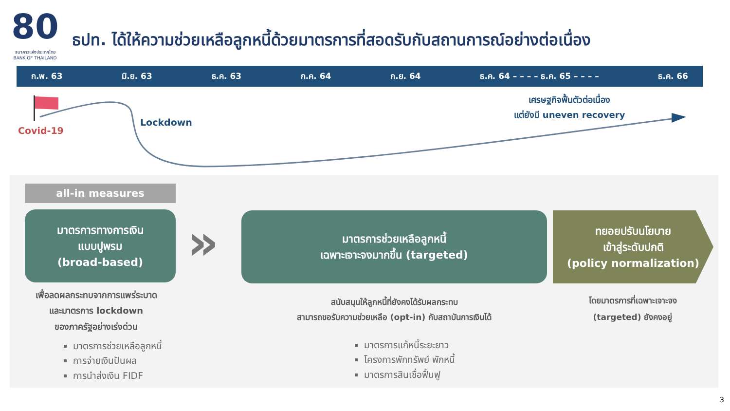80
ธนาคารแห่งประเทศไทย
BANK OF THAILAND
ธปท. ได้ให้ความช่วยเหลือลูกหนี้ด้วยมาตรการที่สอดรับกับสถานการณ์อย่างต่อเนื่อง
ก.พ. 63 มิ.ย. 63 ธ.ค. 63 ก.ค. 64 ก.ย. 64 ธ.ค. 64 – – – – ธ.ค. 65 – – – – ธ.ค. 66
Covid-19
Lockdown
เศรษฐกิจฟื้นตัวต่อเนื่อง
แต่ยังมี uneven recovery
all-in measures
มาตรการทางการเงิน
แบบปูพรม
(broad-based)
»
มาตรการช่วยเหลือลูกหนี้
เฉพาะเจาะจงมากขึ้น (targeted)
ทยอยปรับนโยบาย
เข้าสู่ระดับปกติ
(policy normalization)
เพื่อลดผลกระทบจากการแพร่ระบาด
และมาตรการ lockdown
ของภาครัฐอย่างเร่งด่วน
มาตรการช่วยเหลือลูกหนี้
การจ่ายเงินปันผล
การนำส่งเงิน FIDF
สนับสนุนให้ลูกหนี้ที่ยังคงได้รับผลกระทบ
สามารถขอรับความช่วยเหลือ (opt-in) กับสถาบันการเงินได้
มาตรการแก้หนี้ระยะยาว
โครงการพักทรัพย์ พักหนี้
มาตรการสินเชื่อฟื้นฟู
โดยมาตรการที่เฉพาะเจาะจง
(targeted) ยังคงอยู่
3